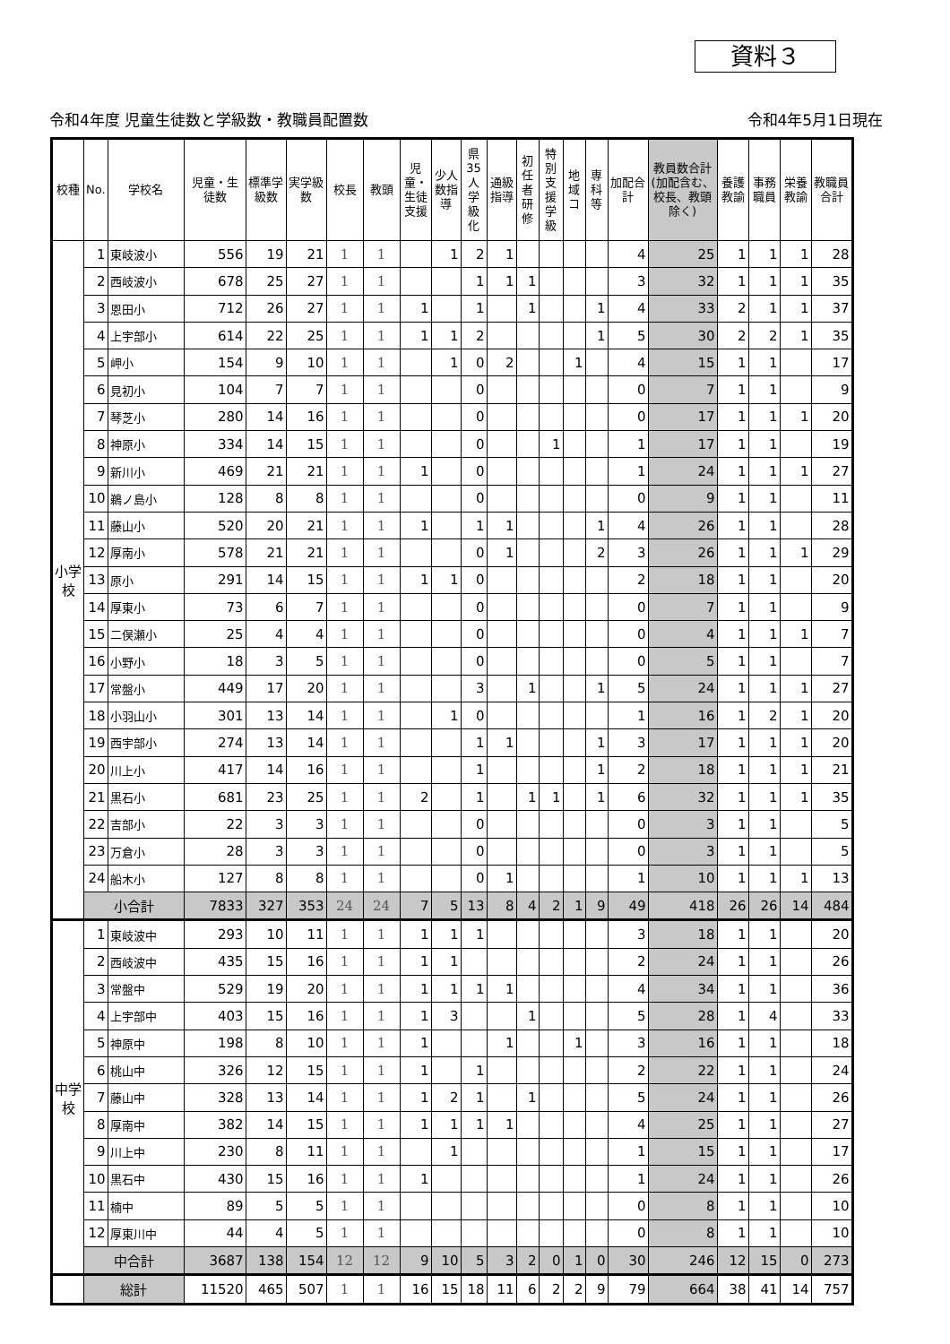資料３
令和4年度 児童生徒数と学級数・教職員配置数 令和4年5月1日現在
| 校種 | No. | 学校名 | 児童・生徒数 | 標準学級数 | 実学級数 | 校長 | 教頭 | 児童・生徒支援 | 少人数指導 | 県35人学級化 | 通級指導 | 初任者研修 | 特別支援学級 | 地域コ | 専科等 | 加配合計 | 教員数合計(加配含む、校長、教頭除く) | 養護教諭 | 事務職員 | 栄養教諭 | 教職員合計 |
| --- | --- | --- | --- | --- | --- | --- | --- | --- | --- | --- | --- | --- | --- | --- | --- | --- | --- | --- | --- | --- | --- |
| 小学校 | 1 | 東岐波小 | 556 | 19 | 21 | 1 | 1 | | 1 | 2 | 1 | | | | | 4 | 25 | 1 | 1 | 1 | 28 |
| | 2 | 西岐波小 | 678 | 25 | 27 | 1 | 1 | | | 1 | 1 | 1 | | | | 3 | 32 | 1 | 1 | 1 | 35 |
| | 3 | 恩田小 | 712 | 26 | 27 | 1 | 1 | 1 | | 1 | | 1 | | | 1 | 4 | 33 | 2 | 1 | 1 | 37 |
| | 4 | 上宇部小 | 614 | 22 | 25 | 1 | 1 | 1 | 1 | 2 | | | | | 1 | 5 | 30 | 2 | 2 | 1 | 35 |
| | 5 | 岬小 | 154 | 9 | 10 | 1 | 1 | | 1 | 0 | 2 | | | 1 | | 4 | 15 | 1 | 1 | | 17 |
| | 6 | 見初小 | 104 | 7 | 7 | 1 | 1 | | | 0 | | | | | | 0 | 7 | 1 | 1 | | 9 |
| | 7 | 琴芝小 | 280 | 14 | 16 | 1 | 1 | | | 0 | | | | | | 0 | 17 | 1 | 1 | 1 | 20 |
| | 8 | 神原小 | 334 | 14 | 15 | 1 | 1 | | | 0 | | | 1 | | | 1 | 17 | 1 | 1 | | 19 |
| | 9 | 新川小 | 469 | 21 | 21 | 1 | 1 | 1 | | 0 | | | | | | 1 | 24 | 1 | 1 | 1 | 27 |
| | 10 | 鵜ノ島小 | 128 | 8 | 8 | 1 | 1 | | | 0 | | | | | | 0 | 9 | 1 | 1 | | 11 |
| | 11 | 藤山小 | 520 | 20 | 21 | 1 | 1 | 1 | | 1 | 1 | | | | 1 | 4 | 26 | 1 | 1 | | 28 |
| | 12 | 厚南小 | 578 | 21 | 21 | 1 | 1 | | | 0 | 1 | | | | 2 | 3 | 26 | 1 | 1 | 1 | 29 |
| | 13 | 原小 | 291 | 14 | 15 | 1 | 1 | 1 | 1 | 0 | | | | | | 2 | 18 | 1 | 1 | | 20 |
| | 14 | 厚東小 | 73 | 6 | 7 | 1 | 1 | | | 0 | | | | | | 0 | 7 | 1 | 1 | | 9 |
| | 15 | 二俣瀬小 | 25 | 4 | 4 | 1 | 1 | | | 0 | | | | | | 0 | 4 | 1 | 1 | 1 | 7 |
| | 16 | 小野小 | 18 | 3 | 5 | 1 | 1 | | | 0 | | | | | | 0 | 5 | 1 | 1 | | 7 |
| | 17 | 常盤小 | 449 | 17 | 20 | 1 | 1 | | | 3 | | 1 | | | 1 | 5 | 24 | 1 | 1 | 1 | 27 |
| | 18 | 小羽山小 | 301 | 13 | 14 | 1 | 1 | | 1 | 0 | | | | | | 1 | 16 | 1 | 2 | 1 | 20 |
| | 19 | 西宇部小 | 274 | 13 | 14 | 1 | 1 | | | 1 | 1 | | | | 1 | 3 | 17 | 1 | 1 | 1 | 20 |
| | 20 | 川上小 | 417 | 14 | 16 | 1 | 1 | | | 1 | | | | | 1 | 2 | 18 | 1 | 1 | 1 | 21 |
| | 21 | 黒石小 | 681 | 23 | 25 | 1 | 1 | 2 | | 1 | | 1 | 1 | | 1 | 6 | 32 | 1 | 1 | 1 | 35 |
| | 22 | 吉部小 | 22 | 3 | 3 | 1 | 1 | | | 0 | | | | | | 0 | 3 | 1 | 1 | | 5 |
| | 23 | 万倉小 | 28 | 3 | 3 | 1 | 1 | | | 0 | | | | | | 0 | 3 | 1 | 1 | | 5 |
| | 24 | 船木小 | 127 | 8 | 8 | 1 | 1 | | | 0 | 1 | | | | | 1 | 10 | 1 | 1 | 1 | 13 |
| | 小合計 | | 7833 | 327 | 353 | 24 | 24 | 7 | 5 | 13 | 8 | 4 | 2 | 1 | 9 | 49 | 418 | 26 | 26 | 14 | 484 |
| 中学校 | 1 | 東岐波中 | 293 | 10 | 11 | 1 | 1 | 1 | 1 | 1 | | | | | | 3 | 18 | 1 | 1 | | 20 |
| | 2 | 西岐波中 | 435 | 15 | 16 | 1 | 1 | 1 | 1 | | | | | | | 2 | 24 | 1 | 1 | | 26 |
| | 3 | 常盤中 | 529 | 19 | 20 | 1 | 1 | 1 | 1 | 1 | 1 | | | | | 4 | 34 | 1 | 1 | | 36 |
| | 4 | 上宇部中 | 403 | 15 | 16 | 1 | 1 | 1 | 3 | | | 1 | | | | 5 | 28 | 1 | 4 | | 33 |
| | 5 | 神原中 | 198 | 8 | 10 | 1 | 1 | 1 | | | 1 | | | 1 | | 3 | 16 | 1 | 1 | | 18 |
| | 6 | 桃山中 | 326 | 12 | 15 | 1 | 1 | 1 | | 1 | | | | | | 2 | 22 | 1 | 1 | | 24 |
| | 7 | 藤山中 | 328 | 13 | 14 | 1 | 1 | 1 | 2 | 1 | | 1 | | | | 5 | 24 | 1 | 1 | | 26 |
| | 8 | 厚南中 | 382 | 14 | 15 | 1 | 1 | 1 | 1 | 1 | 1 | | | | | 4 | 25 | 1 | 1 | | 27 |
| | 9 | 川上中 | 230 | 8 | 11 | 1 | 1 | | 1 | | | | | | | 1 | 15 | 1 | 1 | | 17 |
| | 10 | 黒石中 | 430 | 15 | 16 | 1 | 1 | 1 | | | | | | | | 1 | 24 | 1 | 1 | | 26 |
| | 11 | 楠中 | 89 | 5 | 5 | 1 | 1 | | | | | | | | | 0 | 8 | 1 | 1 | | 10 |
| | 12 | 厚東川中 | 44 | 4 | 5 | 1 | 1 | | | | | | | | | 0 | 8 | 1 | 1 | | 10 |
| | 中合計 | | 3687 | 138 | 154 | 12 | 12 | 9 | 10 | 5 | 3 | 2 | 0 | 1 | 0 | 30 | 246 | 12 | 15 | 0 | 273 |
| | 総計 | | 11520 | 465 | 507 | 1 | 1 | 16 | 15 | 18 | 11 | 6 | 2 | 2 | 9 | 79 | 664 | 38 | 41 | 14 | 757 |